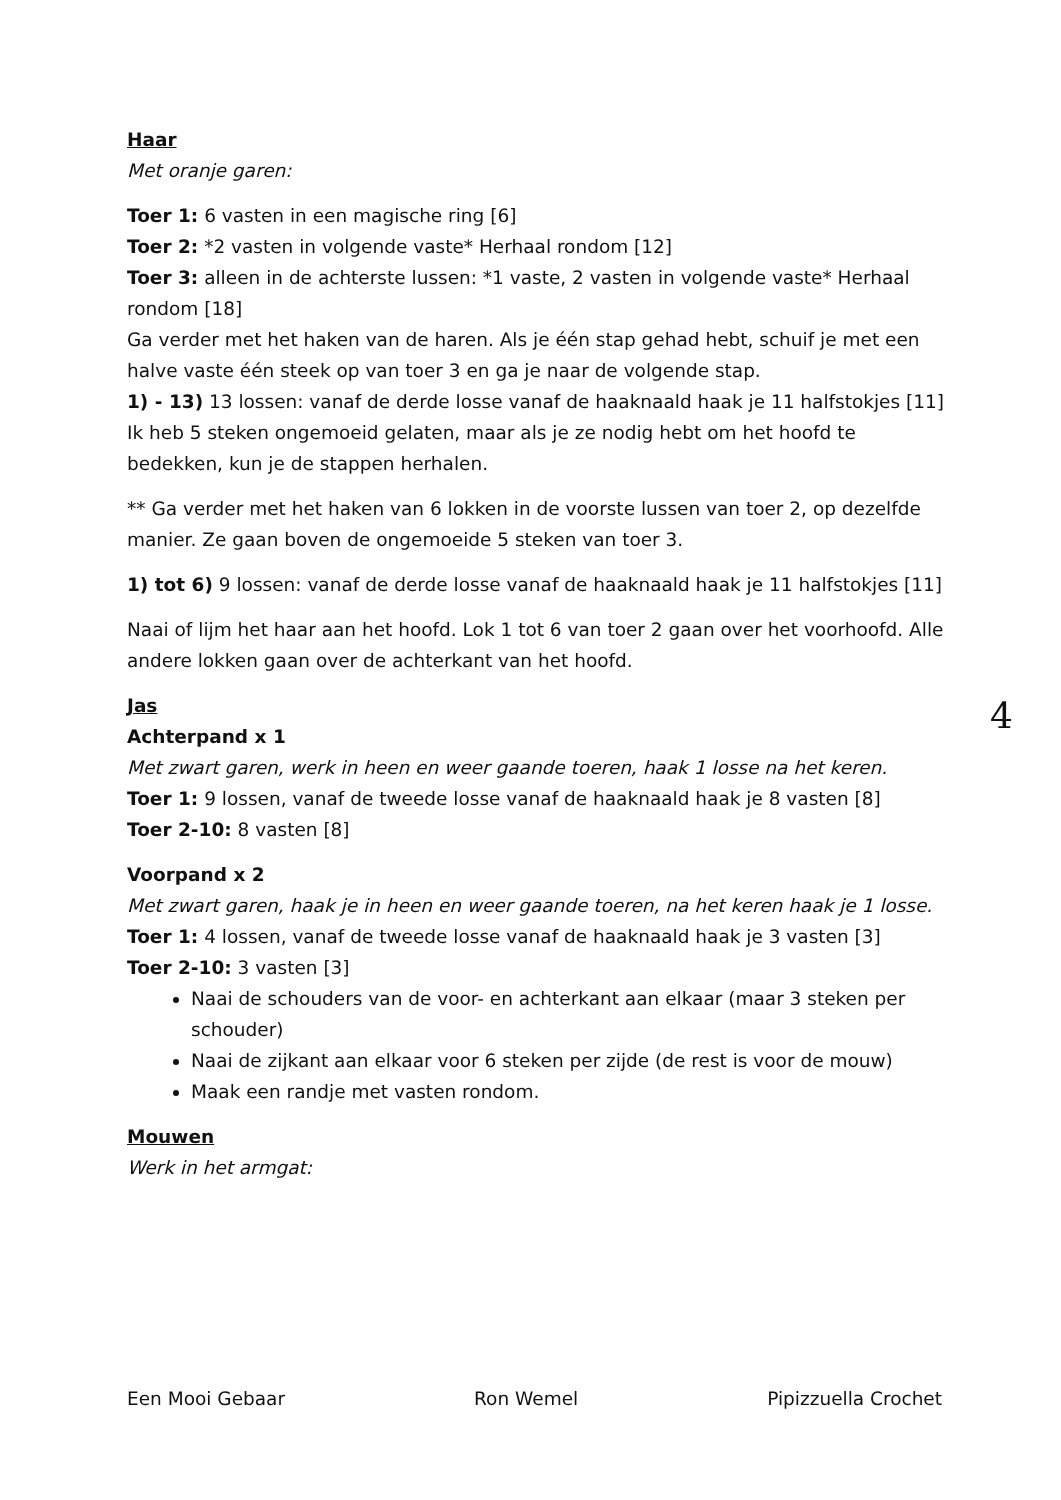Haar
Met oranje garen:
Toer 1: 6 vasten in een magische ring [6]
Toer 2: *2 vasten in volgende vaste* Herhaal rondom [12]
Toer 3: alleen in de achterste lussen: *1 vaste, 2 vasten in volgende vaste* Herhaal rondom [18]
Ga verder met het haken van de haren. Als je één stap gehad hebt, schuif je met een halve vaste één steek op van toer 3 en ga je naar de volgende stap.
1) - 13) 13 lossen: vanaf de derde losse vanaf de haaknaald haak je 11 halfstokjes [11]
Ik heb 5 steken ongemoeid gelaten, maar als je ze nodig hebt om het hoofd te bedekken, kun je de stappen herhalen.
** Ga verder met het haken van 6 lokken in de voorste lussen van toer 2, op dezelfde manier. Ze gaan boven de ongemoeide 5 steken van toer 3.
1) tot 6) 9 lossen: vanaf de derde losse vanaf de haaknaald haak je 11 halfstokjes [11]
Naai of lijm het haar aan het hoofd. Lok 1 tot 6 van toer 2 gaan over het voorhoofd. Alle andere lokken gaan over de achterkant van het hoofd.
Jas
Achterpand x 1
Met zwart garen, werk in heen en weer gaande toeren, haak 1 losse na het keren.
Toer 1: 9 lossen, vanaf de tweede losse vanaf de haaknaald haak je 8 vasten [8]
Toer 2-10: 8 vasten [8]
Voorpand x 2
Met zwart garen, haak je in heen en weer gaande toeren, na het keren haak je 1 losse.
Toer 1: 4 lossen, vanaf de tweede losse vanaf de haaknaald haak je 3 vasten [3]
Toer 2-10: 3 vasten [3]
Naai de schouders van de voor- en achterkant aan elkaar (maar 3 steken per schouder)
Naai de zijkant aan elkaar voor 6 steken per zijde (de rest is voor de mouw)
Maak een randje met vasten rondom.
Mouwen
Werk in het armgat:
4
Een Mooi Gebaar Ron Wemel Pipizzuella Crochet